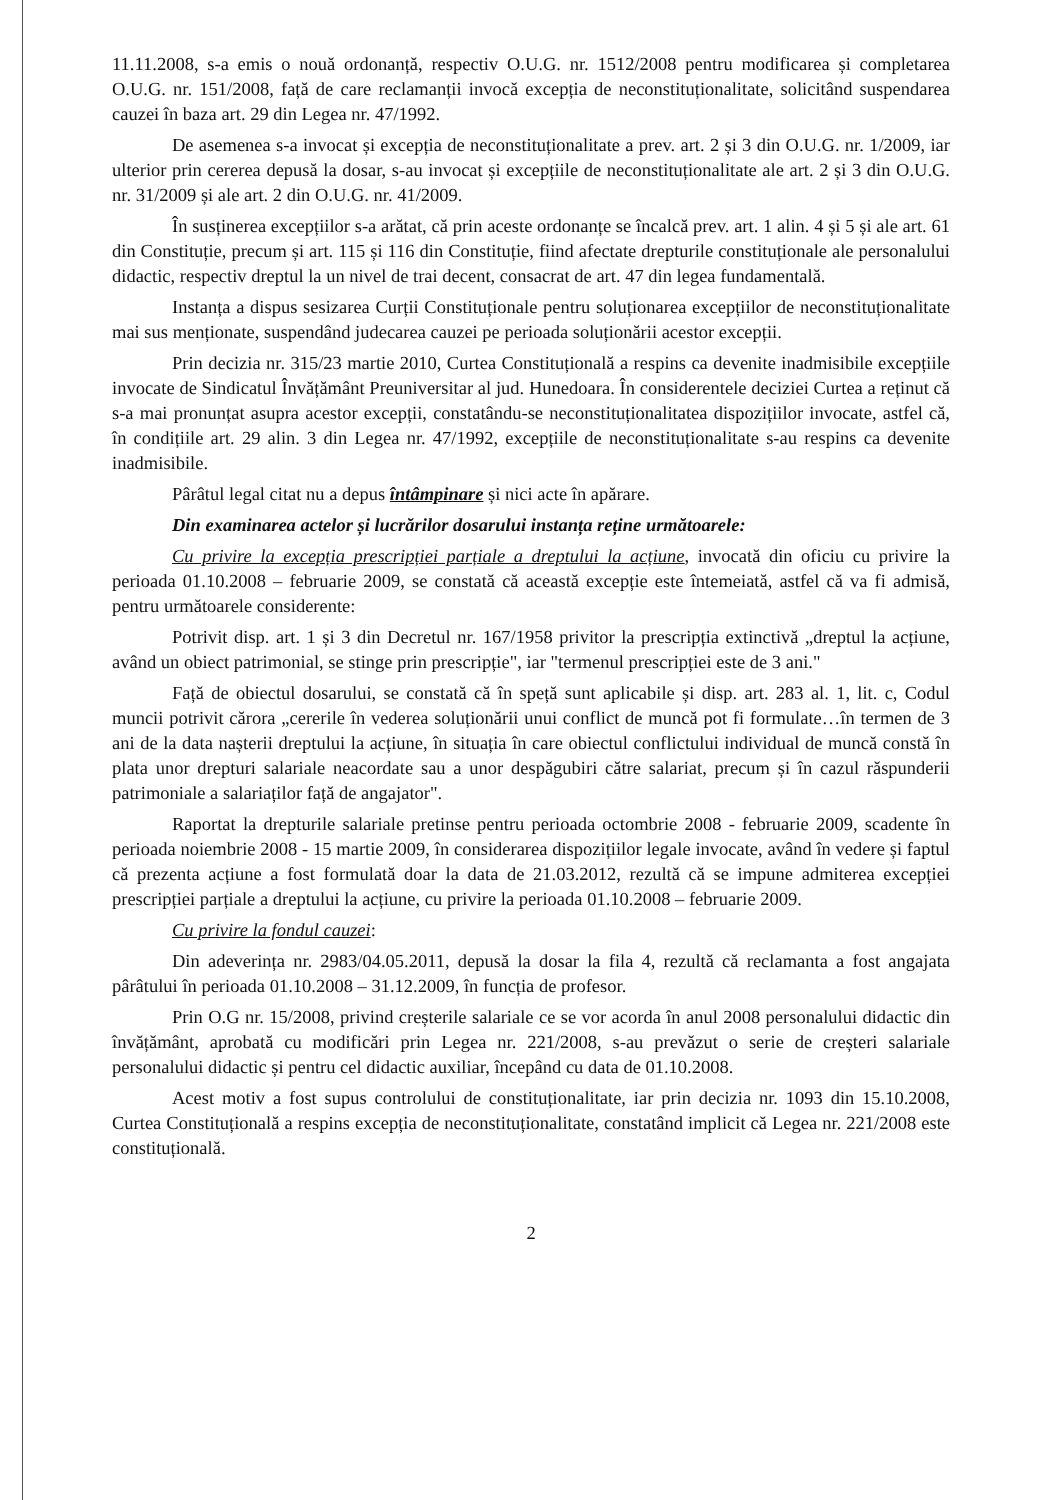11.11.2008, s-a emis o nouă ordonanță, respectiv O.U.G. nr. 1512/2008 pentru modificarea și completarea O.U.G. nr. 151/2008, față de care reclamanții invocă excepția de neconstituționalitate, solicitând suspendarea cauzei în baza art. 29 din Legea nr. 47/1992.
De asemenea s-a invocat și excepția de neconstituționalitate a prev. art. 2 și 3 din O.U.G. nr. 1/2009, iar ulterior prin cererea depusă la dosar, s-au invocat și excepțiile de neconstituționalitate ale art. 2 și 3 din O.U.G. nr. 31/2009 și ale art. 2 din O.U.G. nr. 41/2009.
În susținerea excepțiilor s-a arătat, că prin aceste ordonanțe se încalcă prev. art. 1 alin. 4 și 5 și ale art. 61 din Constituție, precum și art. 115 și 116 din Constituție, fiind afectate drepturile constituționale ale personalului didactic, respectiv dreptul la un nivel de trai decent, consacrat de art. 47 din legea fundamentală.
Instanța a dispus sesizarea Curții Constituționale pentru soluționarea excepțiilor de neconstituționalitate mai sus menționate, suspendând judecarea cauzei pe perioada soluționării acestor excepții.
Prin decizia nr. 315/23 martie 2010, Curtea Constituțională a respins ca devenite inadmisibile excepțiile invocate de Sindicatul Învățământ Preuniversitar al jud. Hunedoara. În considerentele deciziei Curtea a reținut că s-a mai pronunțat asupra acestor excepții, constatându-se neconstituționalitatea dispozițiilor invocate, astfel că, în condițiile art. 29 alin. 3 din Legea nr. 47/1992, excepțiile de neconstituționalitate s-au respins ca devenite inadmisibile.
Pârâtul legal citat nu a depus întâmpinare și nici acte în apărare.
Din examinarea actelor și lucrărilor dosarului instanța reține următoarele:
Cu privire la excepția prescripției parțiale a dreptului la acțiune, invocată din oficiu cu privire la perioada 01.10.2008 – februarie 2009, se constată că această excepție este întemeiată, astfel că va fi admisă, pentru următoarele considerente:
Potrivit disp. art. 1 și 3 din Decretul nr. 167/1958 privitor la prescripția extinctivă „dreptul la acțiune, având un obiect patrimonial, se stinge prin prescripție", iar "termenul prescripției este de 3 ani."
Față de obiectul dosarului, se constată că în speță sunt aplicabile și disp. art. 283 al. 1, lit. c, Codul muncii potrivit cărora „cererile în vederea soluționării unui conflict de muncă pot fi formulate…în termen de 3 ani de la data nașterii dreptului la acțiune, în situația în care obiectul conflictului individual de muncă constă în plata unor drepturi salariale neacordate sau a unor despăgubiri către salariat, precum și în cazul răspunderii patrimoniale a salariaților față de angajator".
Raportat la drepturile salariale pretinse pentru perioada octombrie 2008 - februarie 2009, scadente în perioada noiembrie 2008 - 15 martie 2009, în considerarea dispozițiilor legale invocate, având în vedere și faptul că prezenta acțiune a fost formulată doar la data de 21.03.2012, rezultă că se impune admiterea excepției prescripției parțiale a dreptului la acțiune, cu privire la perioada 01.10.2008 – februarie 2009.
Cu privire la fondul cauzei:
Din adeverința nr. 2983/04.05.2011, depusă la dosar la fila 4, rezultă că reclamanta a fost angajata pârâtului în perioada 01.10.2008 – 31.12.2009, în funcția de profesor.
Prin O.G nr. 15/2008, privind creșterile salariale ce se vor acorda în anul 2008 personalului didactic din învățământ, aprobată cu modificări prin Legea nr. 221/2008, s-au prevăzut o serie de creșteri salariale personalului didactic și pentru cel didactic auxiliar, începând cu data de 01.10.2008.
Acest motiv a fost supus controlului de constituționalitate, iar prin decizia nr. 1093 din 15.10.2008, Curtea Constituțională a respins excepția de neconstituționalitate, constatând implicit că Legea nr. 221/2008 este constituțională.
2